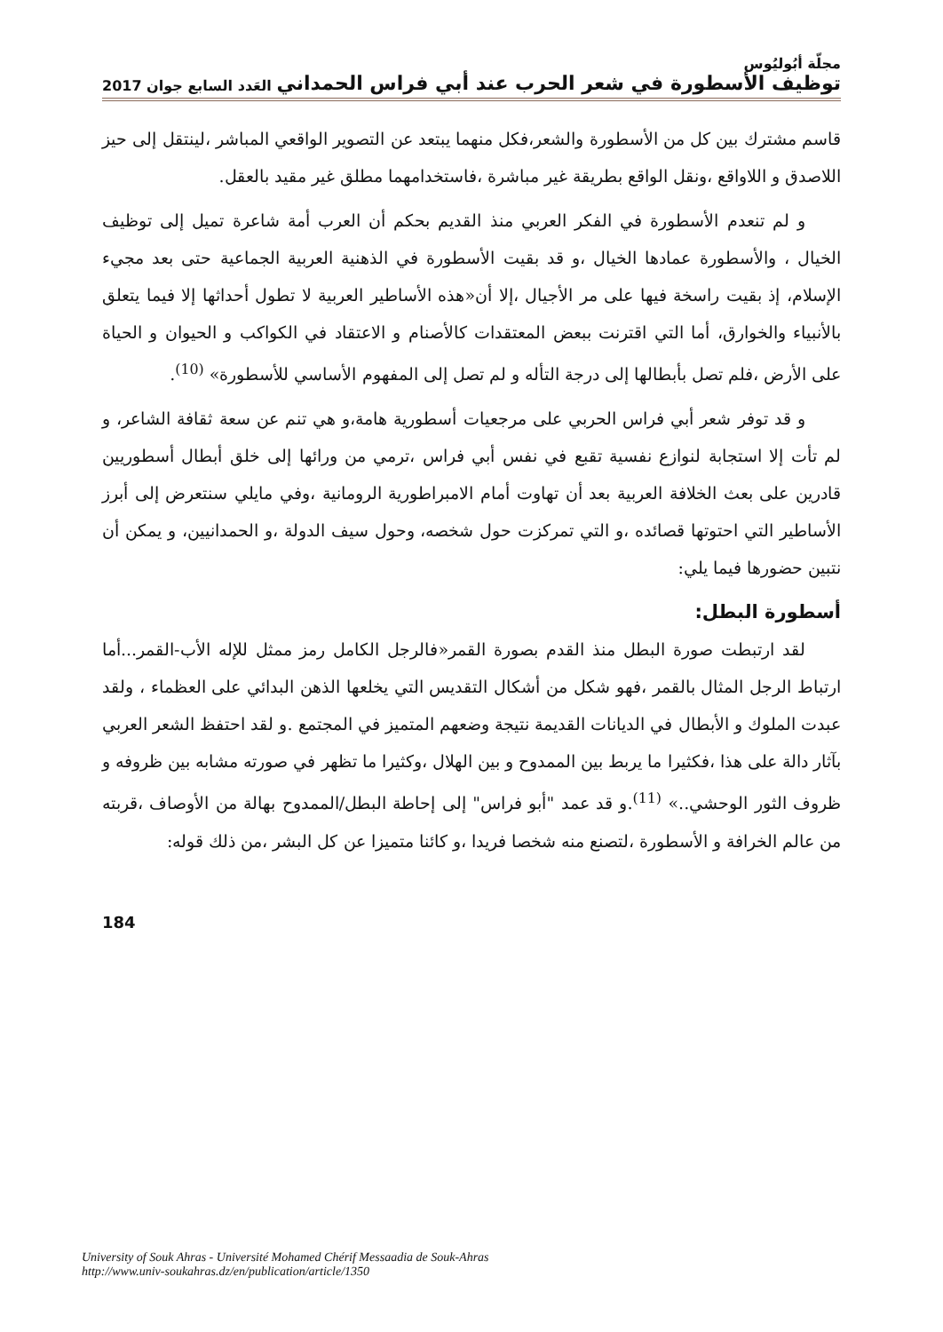مجلّة أبُوليُوس
توظيف الأسطورة في شعر الحرب عند أبي فراس الحمداني العَدد السابع جوان 2017
قاسم مشترك بين كل من الأسطورة والشعر،فكل منهما يبتعد عن التصوير الواقعي المباشر ،لينتقل إلى حيز اللاصدق و اللاواقع ،ونقل الواقع بطريقة غير مباشرة ،فاستخدامهما مطلق غير مقيد بالعقل.
و لم تنعدم الأسطورة في الفكر العربي منذ القديم بحكم أن العرب أمة شاعرة تميل إلى توظيف الخيال ، والأسطورة عمادها الخيال ،و قد بقيت الأسطورة في الذهنية العربية الجماعية حتى بعد مجيء الإسلام، إذ بقيت راسخة فيها على مر الأجيال ،إلا أن«هذه الأساطير العربية لا تطول أحداثها إلا فيما يتعلق بالأنبياء والخوارق، أما التي اقترنت ببعض المعتقدات كالأصنام و الاعتقاد في الكواكب و الحيوان و الحياة على الأرض ،فلم تصل بأبطالها إلى درجة التأله و لم تصل إلى المفهوم الأساسي للأسطورة» <sup>(10)</sup>.
و قد توفر شعر أبي فراس الحربي على مرجعيات أسطورية هامة،و هي تنم عن سعة ثقافة الشاعر، و لم تأت إلا استجابة لنوازع نفسية تقبع في نفس أبي فراس ،ترمي من ورائها إلى خلق أبطال أسطوريين قادرين على بعث الخلافة العربية بعد أن تهاوت أمام الامبراطورية الرومانية ،وفي مايلي سنتعرض إلى أبرز الأساطير التي احتوتها قصائده ،و التي تمركزت حول شخصه، وحول سيف الدولة ،و الحمدانيين، و يمكن أن نتبين حضورها فيما يلي:
أسطورة البطل:
لقد ارتبطت صورة البطل منذ القدم بصورة القمر«فالرجل الكامل رمز ممثل للإله الأب-القمر...أما ارتباط الرجل المثال بالقمر ،فهو شكل من أشكال التقديس التي يخلعها الذهن البدائي على العظماء ، ولقد عبدت الملوك و الأبطال في الديانات القديمة نتيجة وضعهم المتميز في المجتمع .و لقد احتفظ الشعر العربي بآثار دالة على هذا ،فكثيرا ما يربط بين الممدوح و بين الهلال ،وكثيرا ما تظهر في صورته مشابه بين ظروفه و ظروف الثور الوحشي..» <sup>(11)</sup>.و قد عمد "أبو فراس" إلى إحاطة البطل/الممدوح بهالة من الأوصاف ،قربته من عالم الخرافة و الأسطورة ،لتصنع منه شخصا فريدا ،و كائنا متميزا عن كل البشر ،من ذلك قوله:
184
University of Souk Ahras - Université Mohamed Chérif Messaadia de Souk-Ahras
http://www.univ-soukahras.dz/en/publication/article/1350